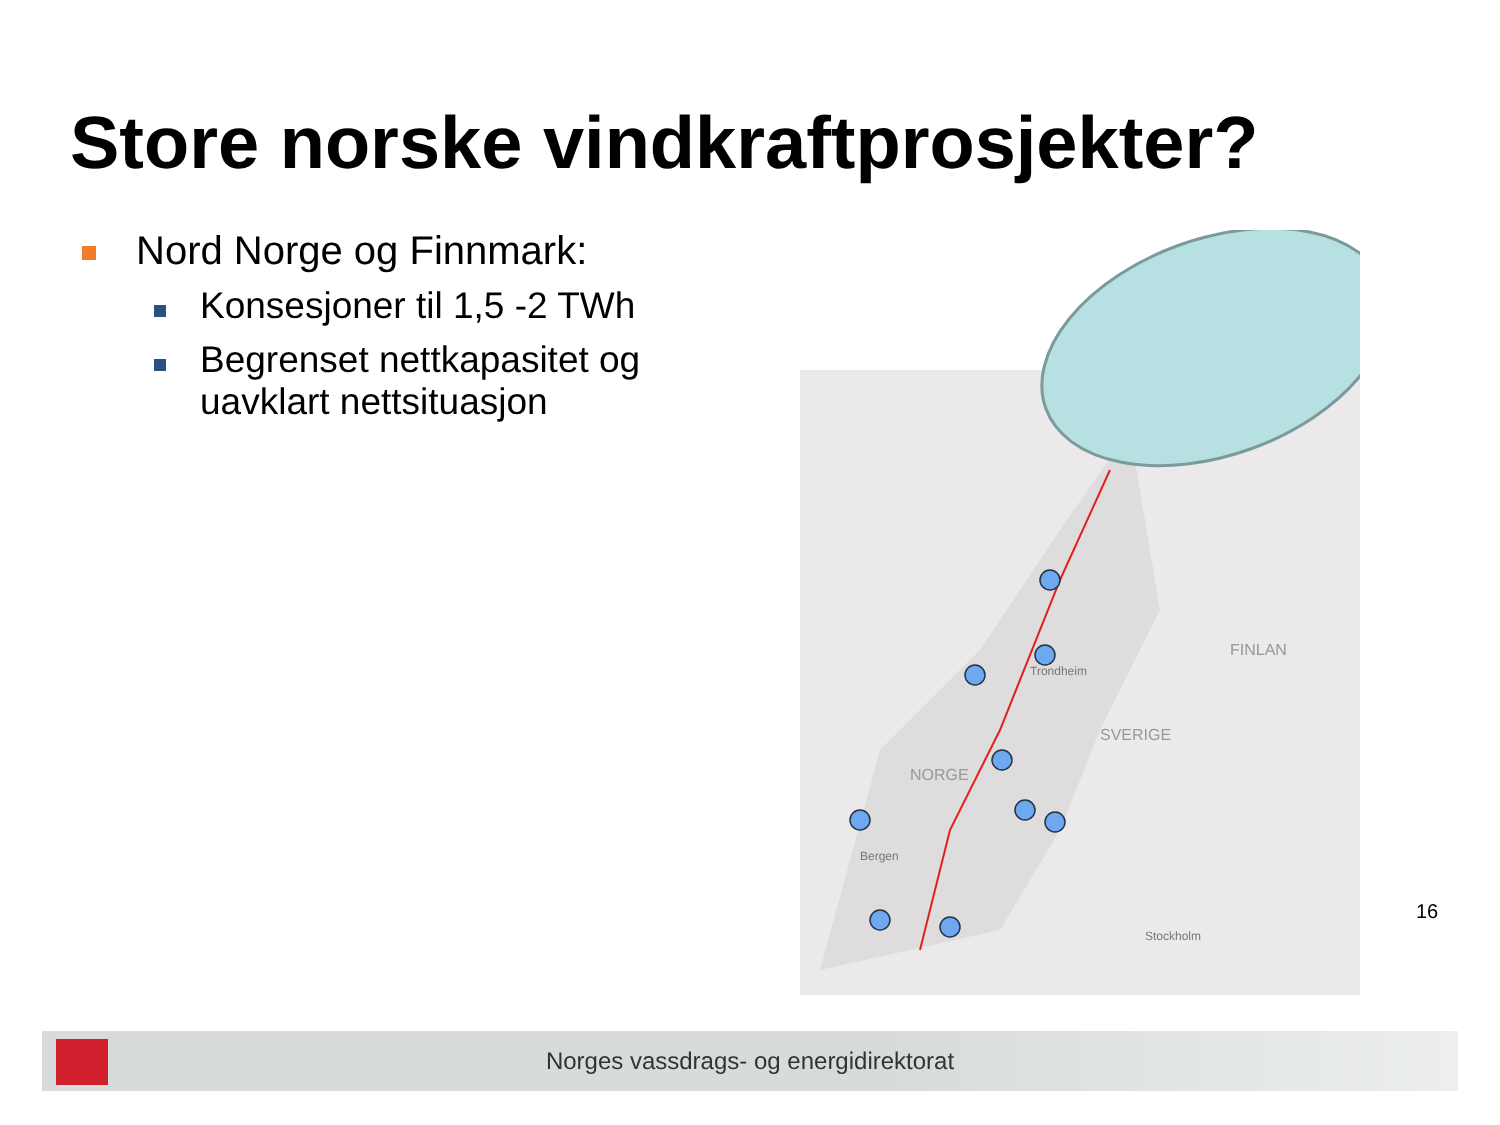Store norske vindkraftprosjekter?
Nord Norge og Finnmark:
Konsesjoner til 1,5 -2 TWh
Begrenset nettkapasitet og
uavklart nettsituasjon
NORGE
SVERIGE
FINLAN
Trondheim
Bergen
Stockholm
16
Norges vassdrags- og energidirektorat